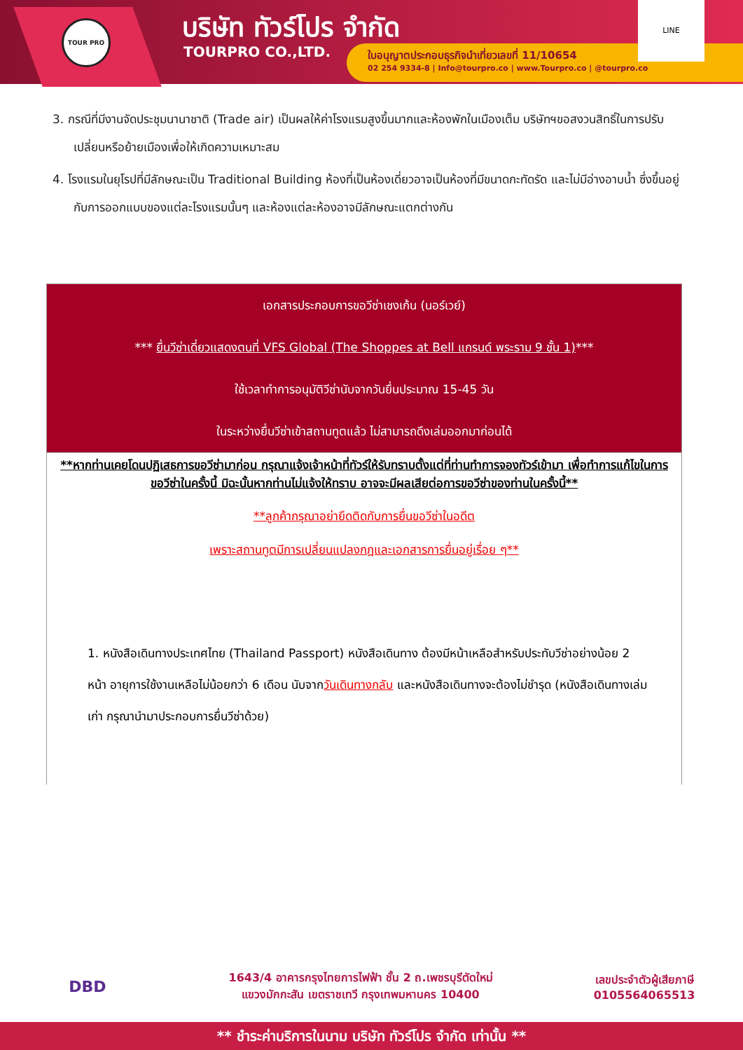TOUR PRO บริษัท ทัวร์โปร จำกัด
TOURPRO CO.,LTD.
ใบอนุญาตประกอบธุรกิจนำเที่ยวเลขที่ 11/10654
02 254 9334-8 | Info@tourpro.co | www.Tourpro.co | @tourpro.co
LINE
3. กรณีที่มีงานจัดประชุมนานาชาติ (Trade air) เป็นผลให้ค่าโรงแรมสูงขึ้นมากและห้องพักในเมืองเต็ม บริษัทฯขอสงวนสิทธิ์ในการปรับเปลี่ยนหรือย้ายเมืองเพื่อให้เกิดความเหมาะสม
4. โรงแรมในยุโรปที่มีลักษณะเป็น Traditional Building ห้องที่เป็นห้องเดี่ยวอาจเป็นห้องที่มีขนาดกะทัดรัด และไม่มีอ่างอาบน้ำ ซึ่งขึ้นอยู่กับการออกแบบของแต่ละโรงแรมนั้นๆ และห้องแต่ละห้องอาจมีลักษณะแตกต่างกัน
| เอกสารประกอบการขอวีซ่าเชงเก้น (นอร์เวย์) *** ยื่นวีซ่าเดี่ยวแสดงตนที่ VFS Global (The Shoppes at Bell แกรนด์ พระราม 9 ชั้น 1) *** ใช้เวลาทำการอนุมัติวีซ่านับจากวันยื่นประมาณ 15-45 วัน ในระหว่างยื่นวีซ่าเข้าสถานทูตแล้ว ไม่สามารถดึงเล่มออกมาก่อนได้ |
| **หากท่านเคยโดนปฏิเสธการขอวีซ่ามาก่อน กรุณาแจ้งเจ้าหน้าที่ทัวร์ให้รับทราบตั้งแต่ที่ท่านทำการจองทัวร์เข้ามา เพื่อทำการแก้ไขในการขอวีซ่าในครั้งนี้ มิฉะนั้นหากท่านไม่แจ้งให้ทราบ อาจจะมีผลเสียต่อการขอวีซ่าของท่านในครั้งนี้** **ลูกค้ากรุณาอย่ายึดติดกับการยื่นขอวีซ่าในอดีต เพราะสถานทูตมีการเปลี่ยนแปลงกฎและเอกสารการยื่นอยู่เรื่อย ๆ** 1. หนังสือเดินทางประเทศไทย (Thailand Passport) หนังสือเดินทาง ต้องมีหน้าเหลือสำหรับประทับวีซ่าอย่างน้อย 2 หน้า อายุการใช้งานเหลือไม่น้อยกว่า 6 เดือน นับจาก วันเดินทางกลับ และหนังสือเดินทางจะต้องไม่ชำรุด (หนังสือเดินทางเล่มเก่า กรุณานำมาประกอบการยื่นวีซ่าด้วย) |
DBD
1643/4 อาคารกรุงไทยการไฟฟ้า ชั้น 2 ถ.เพชรบุรีตัดใหม่
แขวงมักกะสัน เขตราชเทวี กรุงเทพมหานคร 10400
เลขประจำตัวผู้เสียภาษี
0105564065513
** ชำระค่าบริการในนาม บริษัท ทัวร์โปร จำกัด เท่านั้น **